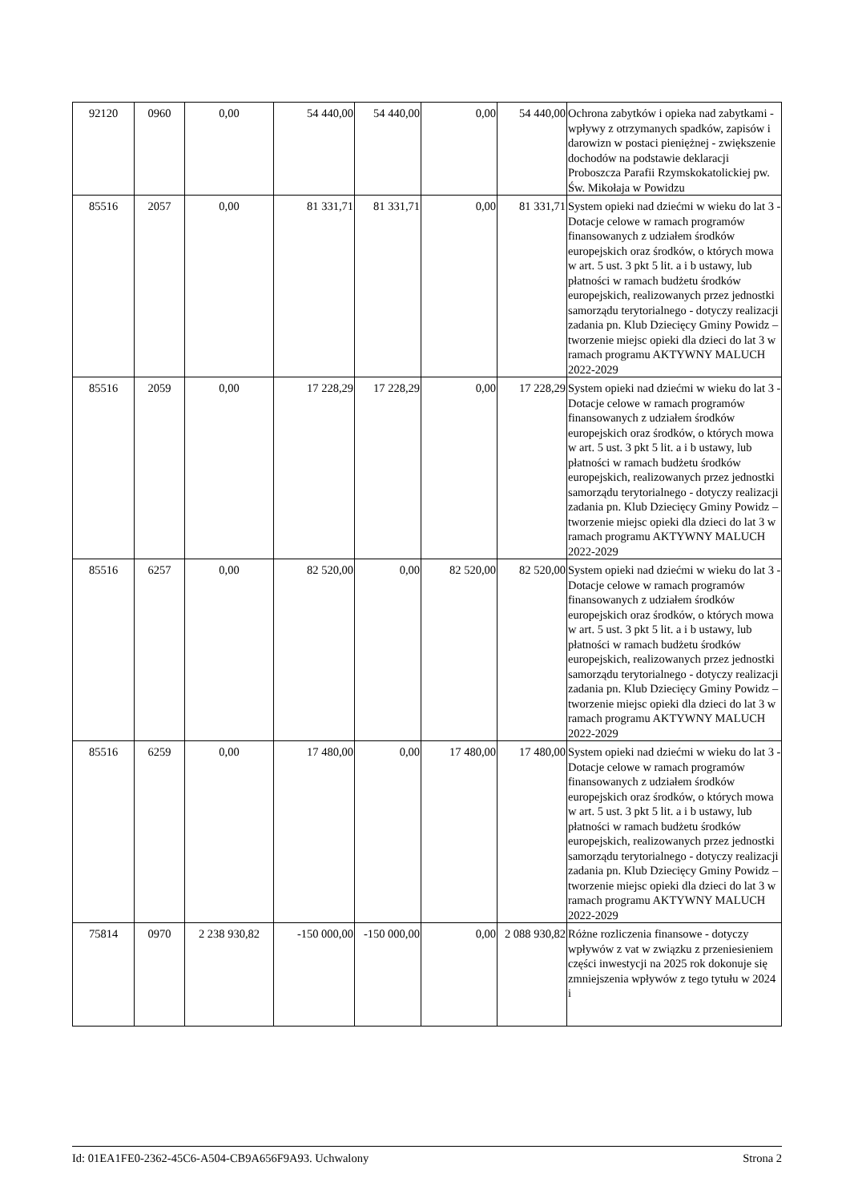| 92120 | 0960 | 0,00 | 54 440,00 | 54 440,00 | 0,00 | 54 440,00 | Ochrona zabytków i opieka nad zabytkami - wpływy z otrzymanych spadków, zapisów i darowizn w postaci pieniężnej - zwiększenie dochodów na podstawie deklaracji Proboszcza Parafii Rzymskokatolickiej pw. Św. Mikołaja w Powidzu |
| 85516 | 2057 | 0,00 | 81 331,71 | 81 331,71 | 0,00 | 81 331,71 | System opieki nad dziećmi w wieku do lat 3 - Dotacje celowe w ramach programów finansowanych z udziałem środków europejskich oraz środków, o których mowa w art. 5 ust. 3 pkt 5 lit. a i b ustawy, lub płatności w ramach budżetu środków europejskich, realizowanych przez jednostki samorządu terytorialnego - dotyczy realizacji zadania pn. Klub Dziecięcy Gminy Powidz – tworzenie miejsc opieki dla dzieci do lat 3 w ramach programu AKTYWNY MALUCH 2022-2029 |
| 85516 | 2059 | 0,00 | 17 228,29 | 17 228,29 | 0,00 | 17 228,29 | System opieki nad dziećmi w wieku do lat 3 - Dotacje celowe w ramach programów finansowanych z udziałem środków europejskich oraz środków, o których mowa w art. 5 ust. 3 pkt 5 lit. a i b ustawy, lub płatności w ramach budżetu środków europejskich, realizowanych przez jednostki samorządu terytorialnego - dotyczy realizacji zadania pn. Klub Dziecięcy Gminy Powidz – tworzenie miejsc opieki dla dzieci do lat 3 w ramach programu AKTYWNY MALUCH 2022-2029 |
| 85516 | 6257 | 0,00 | 82 520,00 | 0,00 | 82 520,00 | 82 520,00 | System opieki nad dziećmi w wieku do lat 3 - Dotacje celowe w ramach programów finansowanych z udziałem środków europejskich oraz środków, o których mowa w art. 5 ust. 3 pkt 5 lit. a i b ustawy, lub płatności w ramach budżetu środków europejskich, realizowanych przez jednostki samorządu terytorialnego - dotyczy realizacji zadania pn. Klub Dziecięcy Gminy Powidz – tworzenie miejsc opieki dla dzieci do lat 3 w ramach programu AKTYWNY MALUCH 2022-2029 |
| 85516 | 6259 | 0,00 | 17 480,00 | 0,00 | 17 480,00 | 17 480,00 | System opieki nad dziećmi w wieku do lat 3 - Dotacje celowe w ramach programów finansowanych z udziałem środków europejskich oraz środków, o których mowa w art. 5 ust. 3 pkt 5 lit. a i b ustawy, lub płatności w ramach budżetu środków europejskich, realizowanych przez jednostki samorządu terytorialnego - dotyczy realizacji zadania pn. Klub Dziecięcy Gminy Powidz – tworzenie miejsc opieki dla dzieci do lat 3 w ramach programu AKTYWNY MALUCH 2022-2029 |
| 75814 | 0970 | 2 238 930,82 | -150 000,00 | -150 000,00 | 0,00 | 2 088 930,82 | Różne rozliczenia finansowe - dotyczy wpływów z vat w związku z przeniesieniem części inwestycji na 2025 rok dokonuje się zmniejszenia wpływów z tego tytułu w 2024 i |
Id: 01EA1FE0-2362-45C6-A504-CB9A656F9A93. Uchwalony Strona 2